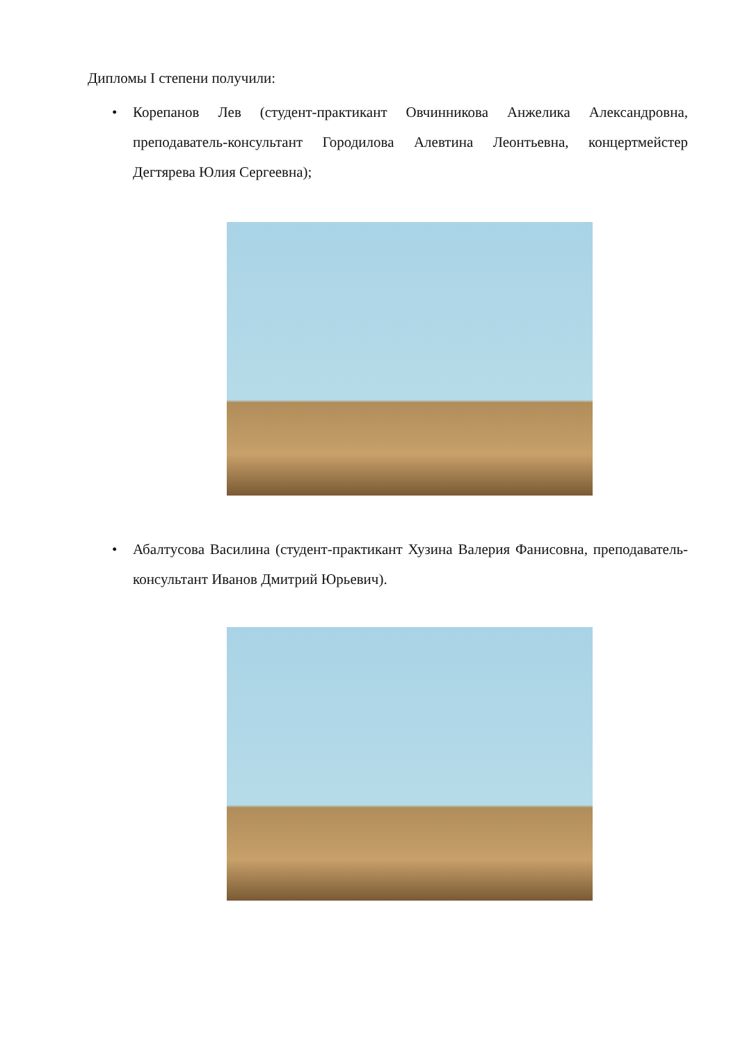Дипломы I степени получили:
• Корепанов Лев (студент-практикант Овчинникова Анжелика Александровна, преподаватель-консультант Городилова Алевтина Леонтьевна, концертмейстер Дегтярева Юлия Сергеевна);
• Абалтусова Василина (студент-практикант Хузина Валерия Фанисовна, преподаватель-консультант Иванов Дмитрий Юрьевич).